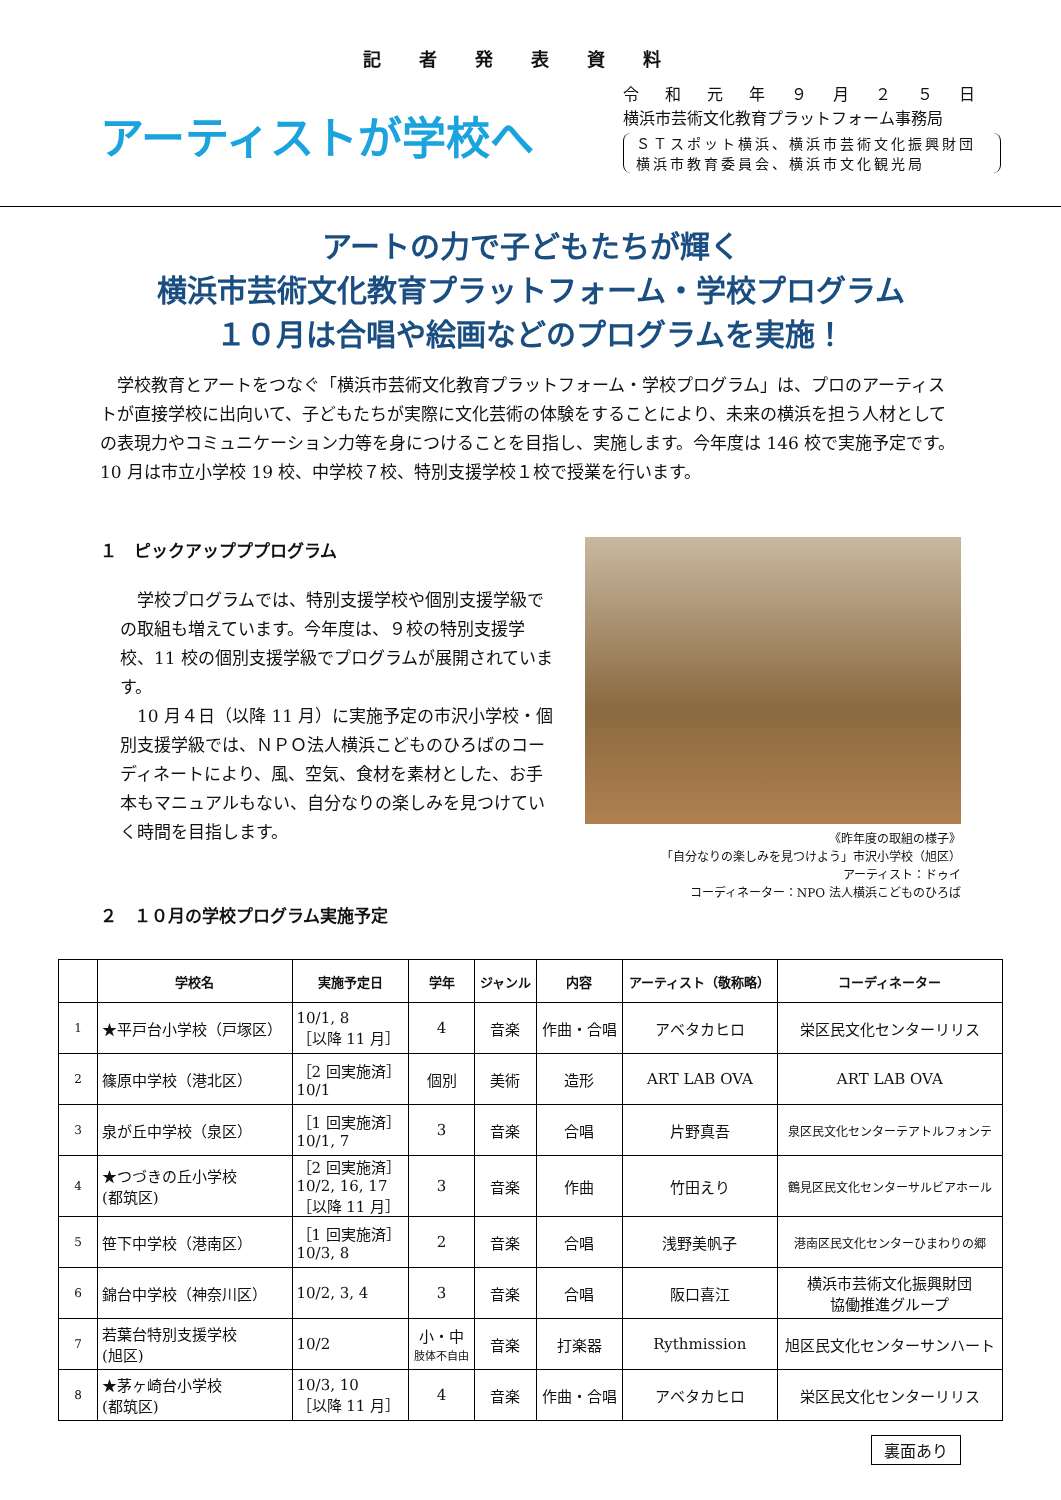記者発表資料
アーティストが学校へ
令和元年９月２５日
横浜市芸術文化教育プラットフォーム事務局
ＳＴスポット横浜、横浜市芸術文化振興財団
横浜市教育委員会、横浜市文化観光局
アートの力で子どもたちが輝く
横浜市芸術文化教育プラットフォーム・学校プログラム
１０月は合唱や絵画などのプログラムを実施！
　学校教育とアートをつなぐ「横浜市芸術文化教育プラットフォーム・学校プログラム」は、プロのアーティストが直接学校に出向いて、子どもたちが実際に文化芸術の体験をすることにより、未来の横浜を担う人材としての表現力やコミュニケーション力等を身につけることを目指し、実施します。今年度は 146 校で実施予定です。10 月は市立小学校 19 校、中学校７校、特別支援学校１校で授業を行います。
１　ピックアップププログラム
　学校プログラムでは、特別支援学校や個別支援学級での取組も増えています。今年度は、９校の特別支援学校、11 校の個別支援学級でプログラムが展開されています。
　10 月４日（以降 11 月）に実施予定の市沢小学校・個別支援学級では、ＮＰＯ法人横浜こどものひろばのコーディネートにより、風、空気、食材を素材とした、お手本もマニュアルもない、自分なりの楽しみを見つけていく時間を目指します。
２　１０月の学校プログラム実施予定
《昨年度の取組の様子》
「自分なりの楽しみを見つけよう」市沢小学校（旭区）
アーティスト：ドゥイ
コーディネーター：NPO 法人横浜こどものひろば
| | 学校名 | 実施予定日 | 学年 | ジャンル | 内容 | アーティスト（敬称略） | コーディネーター |
| --- | --- | --- | --- | --- | --- | --- | --- |
| 1 | ★平戸台小学校（戸塚区） | 10/1, 8 ［以降 11 月］ | 4 | 音楽 | 作曲・合唱 | アベタカヒロ | 栄区民文化センターリリス |
| 2 | 篠原中学校（港北区） | ［2 回実施済］ 10/1 | 個別 | 美術 | 造形 | ART LAB OVA | ART LAB OVA |
| 3 | 泉が丘中学校（泉区） | ［1 回実施済］ 10/1, 7 | 3 | 音楽 | 合唱 | 片野真吾 | 泉区民文化センターテアトルフォンテ |
| 4 | ★つづきの丘小学校 (都筑区) | ［2 回実施済］ 10/2, 16, 17 ［以降 11 月］ | 3 | 音楽 | 作曲 | 竹田えり | 鶴見区民文化センターサルビアホール |
| 5 | 笹下中学校（港南区） | ［1 回実施済］ 10/3, 8 | 2 | 音楽 | 合唱 | 浅野美帆子 | 港南区民文化センターひまわりの郷 |
| 6 | 錦台中学校（神奈川区） | 10/2, 3, 4 | 3 | 音楽 | 合唱 | 阪口喜江 | 横浜市芸術文化振興財団 協働推進グループ |
| 7 | 若葉台特別支援学校 (旭区) | 10/2 | 小・中 肢体不自由 | 音楽 | 打楽器 | Rythmission | 旭区民文化センターサンハート |
| 8 | ★茅ヶ崎台小学校 (都筑区) | 10/3, 10 ［以降 11 月］ | 4 | 音楽 | 作曲・合唱 | アベタカヒロ | 栄区民文化センターリリス |
裏面あり